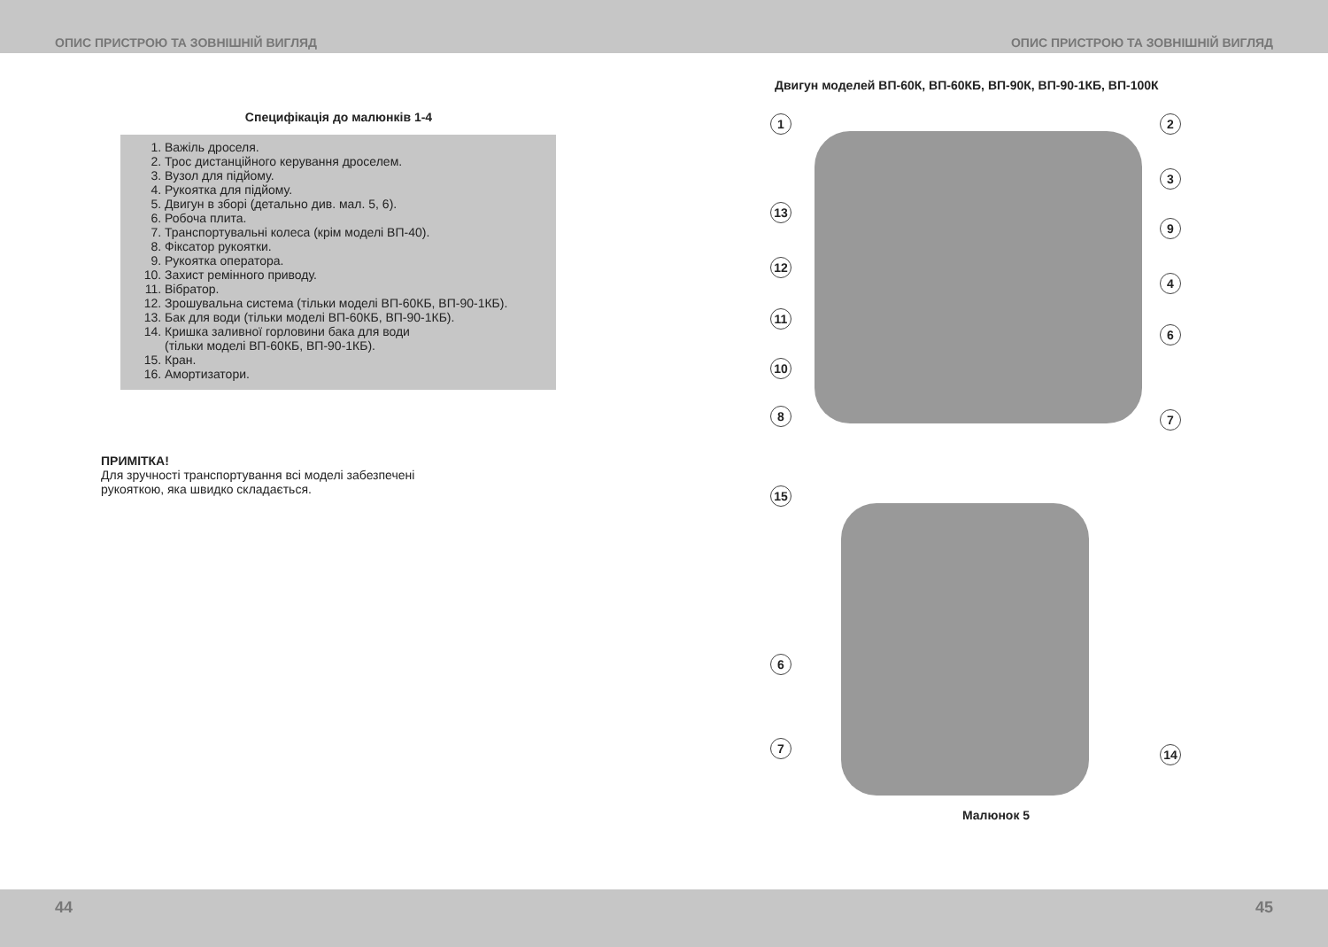ОПИС ПРИСТРОЮ ТА ЗОВНІШНІЙ ВИГЛЯД ОПИС ПРИСТРОЮ ТА ЗОВНІШНІЙ ВИГЛЯД
Специфікація до малюнків 1-4
1. Важіль дроселя.
2. Трос дистанційного керування дроселем.
3. Вузол для підйому.
4. Рукоятка для підйому.
5. Двигун в зборі (детально див. мал. 5, 6).
6. Робоча плита.
7. Транспортувальні колеса (крім моделі ВП-40).
8. Фіксатор рукоятки.
9. Рукоятка оператора.
10. Захист ремінного приводу.
11. Вібратор.
12. Зрошувальна система (тільки моделі ВП-60КБ, ВП-90-1КБ).
13. Бак для води (тільки моделі ВП-60КБ, ВП-90-1КБ).
14. Кришка заливної горловини бака для води
(тільки моделі ВП-60КБ, ВП-90-1КБ).
15. Кран.
16. Амортизатори.
ПРИМІТКА!
Для зручності транспортування всі моделі забезпечені
рукояткою, яка швидко складається.
Двигун моделей ВП-60К, ВП-60КБ, ВП-90К, ВП-90-1КБ, ВП-100К
1 2
3
13
9
12
4
11
6
10
8 7
15
6
7 14
Малюнок 5
44 45